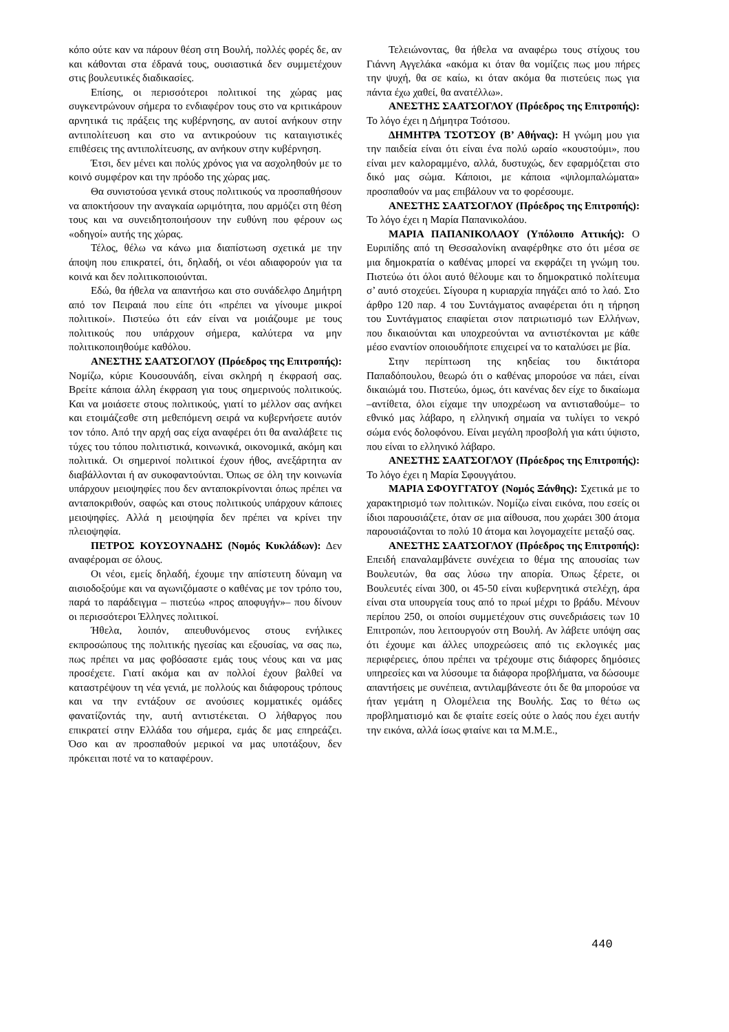κόπο ούτε καν να πάρουν θέση στη Βουλή, πολλές φορές δε, αν και κάθονται στα έδρανά τους, ουσιαστικά δεν συμμετέχουν στις βουλευτικές διαδικασίες.
Επίσης, οι περισσότεροι πολιτικοί της χώρας μας συγκεντρώνουν σήμερα το ενδιαφέρον τους στο να κριτικάρουν αρνητικά τις πράξεις της κυβέρνησης, αν αυτοί ανήκουν στην αντιπολίτευση και στο να αντικρούουν τις καταιγιστικές επιθέσεις της αντιπολίτευσης, αν ανήκουν στην κυβέρνηση.
Έτσι, δεν μένει και πολύς χρόνος για να ασχοληθούν με το κοινό συμφέρον και την πρόοδο της χώρας μας.
Θα συνιστούσα γενικά στους πολιτικούς να προσπαθήσουν να αποκτήσουν την αναγκαία ωριμότητα, που αρμόζει στη θέση τους και να συνειδητοποιήσουν την ευθύνη που φέρουν ως «οδηγοί» αυτής της χώρας.
Τέλος, θέλω να κάνω μια διαπίστωση σχετικά με την άποψη που επικρατεί, ότι, δηλαδή, οι νέοι αδιαφορούν για τα κοινά και δεν πολιτικοποιούνται.
Εδώ, θα ήθελα να απαντήσω και στο συνάδελφο Δημήτρη από τον Πειραιά που είπε ότι «πρέπει να γίνουμε μικροί πολιτικοί». Πιστεύω ότι εάν είναι να μοιάζουμε με τους πολιτικούς που υπάρχουν σήμερα, καλύτερα να μην πολιτικοποιηθούμε καθόλου.
ΑΝΕΣΤΗΣ ΣΑΑΤΣΟΓΛΟΥ (Πρόεδρος της Επιτροπής): Νομίζω, κύριε Κουσουνάδη, είναι σκληρή η έκφρασή σας. Βρείτε κάποια άλλη έκφραση για τους σημερινούς πολιτικούς. Και να μοιάσετε στους πολιτικούς, γιατί το μέλλον σας ανήκει και ετοιμάζεσθε στη μεθεπόμενη σειρά να κυβερνήσετε αυτόν τον τόπο. Από την αρχή σας είχα αναφέρει ότι θα αναλάβετε τις τύχες του τόπου πολιτιστικά, κοινωνικά, οικονομικά, ακόμη και πολιτικά. Οι σημερινοί πολιτικοί έχουν ήθος, ανεξάρτητα αν διαβάλλονται ή αν συκοφαντούνται. Όπως σε όλη την κοινωνία υπάρχουν μειοψηφίες που δεν ανταποκρίνονται όπως πρέπει να ανταποκριθούν, σαφώς και στους πολιτικούς υπάρχουν κάποιες μειοψηφίες. Αλλά η μειοψηφία δεν πρέπει να κρίνει την πλειοψηφία.
ΠΕΤΡΟΣ ΚΟΥΣΟΥΝΑΔΗΣ (Νομός Κυκλάδων): Δεν αναφέρομαι σε όλους.
Οι νέοι, εμείς δηλαδή, έχουμε την απίστευτη δύναμη να αισιοδοξούμε και να αγωνιζόμαστε ο καθένας με τον τρόπο του, παρά το παράδειγμα – πιστεύω «προς αποφυγήν»– που δίνουν οι περισσότεροι Έλληνες πολιτικοί.
Ήθελα, λοιπόν, απευθυνόμενος στους ενήλικες εκπροσώπους της πολιτικής ηγεσίας και εξουσίας, να σας πω, πως πρέπει να μας φοβόσαστε εμάς τους νέους και να μας προσέχετε. Γιατί ακόμα και αν πολλοί έχουν βαλθεί να καταστρέψουν τη νέα γενιά, με πολλούς και διάφορους τρόπους και να την εντάξουν σε ανούσιες κομματικές ομάδες φανατίζοντάς την, αυτή αντιστέκεται. Ο λήθαργος που επικρατεί στην Ελλάδα του σήμερα, εμάς δε μας επηρεάζει. Όσο και αν προσπαθούν μερικοί να μας υποτάξουν, δεν πρόκειται ποτέ να το καταφέρουν.
Τελειώνοντας, θα ήθελα να αναφέρω τους στίχους του Γιάννη Αγγελάκα «ακόμα κι όταν θα νομίζεις πως μου πήρες την ψυχή, θα σε καίω, κι όταν ακόμα θα πιστεύεις πως για πάντα έχω χαθεί, θα ανατέλλω».
ΑΝΕΣΤΗΣ ΣΑΑΤΣΟΓΛΟΥ (Πρόεδρος της Επιτροπής): Το λόγο έχει η Δήμητρα Τσότσου.
ΔΗΜΗΤΡΑ ΤΣΟΤΣΟΥ (Β’ Αθήνας): Η γνώμη μου για την παιδεία είναι ότι είναι ένα πολύ ωραίο «κουστούμι», που είναι μεν καλοραμμένο, αλλά, δυστυχώς, δεν εφαρμόζεται στο δικό μας σώμα. Κάποιοι, με κάποια «ψιλομπαλώματα» προσπαθούν να μας επιβάλουν να το φορέσουμε.
ΑΝΕΣΤΗΣ ΣΑΑΤΣΟΓΛΟΥ (Πρόεδρος της Επιτροπής): Το λόγο έχει η Μαρία Παπανικολάου.
ΜΑΡΙΑ ΠΑΠΑΝΙΚΟΛΑΟΥ (Υπόλοιπο Αττικής): Ο Ευριπίδης από τη Θεσσαλονίκη αναφέρθηκε στο ότι μέσα σε μια δημοκρατία ο καθένας μπορεί να εκφράζει τη γνώμη του. Πιστεύω ότι όλοι αυτό θέλουμε και το δημοκρατικό πολίτευμα σ’ αυτό στοχεύει. Σίγουρα η κυριαρχία πηγάζει από το λαό. Στο άρθρο 120 παρ. 4 του Συντάγματος αναφέρεται ότι η τήρηση του Συντάγματος επαφίεται στον πατριωτισμό των Ελλήνων, που δικαιούνται και υποχρεούνται να αντιστέκονται με κάθε μέσο εναντίον οποιουδήποτε επιχειρεί να το καταλύσει με βία.
Στην περίπτωση της κηδείας του δικτάτορα Παπαδόπουλου, θεωρώ ότι ο καθένας μπορούσε να πάει, είναι δικαιώμά του. Πιστεύω, όμως, ότι κανένας δεν είχε το δικαίωμα –αντίθετα, όλοι είχαμε την υποχρέωση να αντισταθούμε– το εθνικό μας λάβαρο, η ελληνική σημαία να τυλίγει το νεκρό σώμα ενός δολοφόνου. Είναι μεγάλη προσβολή για κάτι ύψιστο, που είναι το ελληνικό λάβαρο.
ΑΝΕΣΤΗΣ ΣΑΑΤΣΟΓΛΟΥ (Πρόεδρος της Επιτροπής): Το λόγο έχει η Μαρία Σφουγγάτου.
ΜΑΡΙΑ ΣΦΟΥΓΓΑΤΟΥ (Νομός Ξάνθης): Σχετικά με το χαρακτηρισμό των πολιτικών. Νομίζω είναι εικόνα, που εσείς οι ίδιοι παρουσιάζετε, όταν σε μια αίθουσα, που χωράει 300 άτομα παρουσιάζονται το πολύ 10 άτομα και λογομαχείτε μεταξύ σας.
ΑΝΕΣΤΗΣ ΣΑΑΤΣΟΓΛΟΥ (Πρόεδρος της Επιτροπής): Επειδή επαναλαμβάνετε συνέχεια το θέμα της απουσίας των Βουλευτών, θα σας λύσω την απορία. Όπως ξέρετε, οι Βουλευτές είναι 300, οι 45-50 είναι κυβερνητικά στελέχη, άρα είναι στα υπουργεία τους από το πρωί μέχρι το βράδυ. Μένουν περίπου 250, οι οποίοι συμμετέχουν στις συνεδριάσεις των 10 Επιτροπών, που λειτουργούν στη Βουλή. Αν λάβετε υπόψη σας ότι έχουμε και άλλες υποχρεώσεις από τις εκλογικές μας περιφέρειες, όπου πρέπει να τρέχουμε στις διάφορες δημόσιες υπηρεσίες και να λύσουμε τα διάφορα προβλήματα, να δώσουμε απαντήσεις με συνέπεια, αντιλαμβάνεστε ότι δε θα μπορούσε να ήταν γεμάτη η Ολομέλεια της Βουλής. Σας το θέτω ως προβληματισμό και δε φταίτε εσείς ούτε ο λαός που έχει αυτήν την εικόνα, αλλά ίσως φταίνε και τα Μ.Μ.Ε.,
440